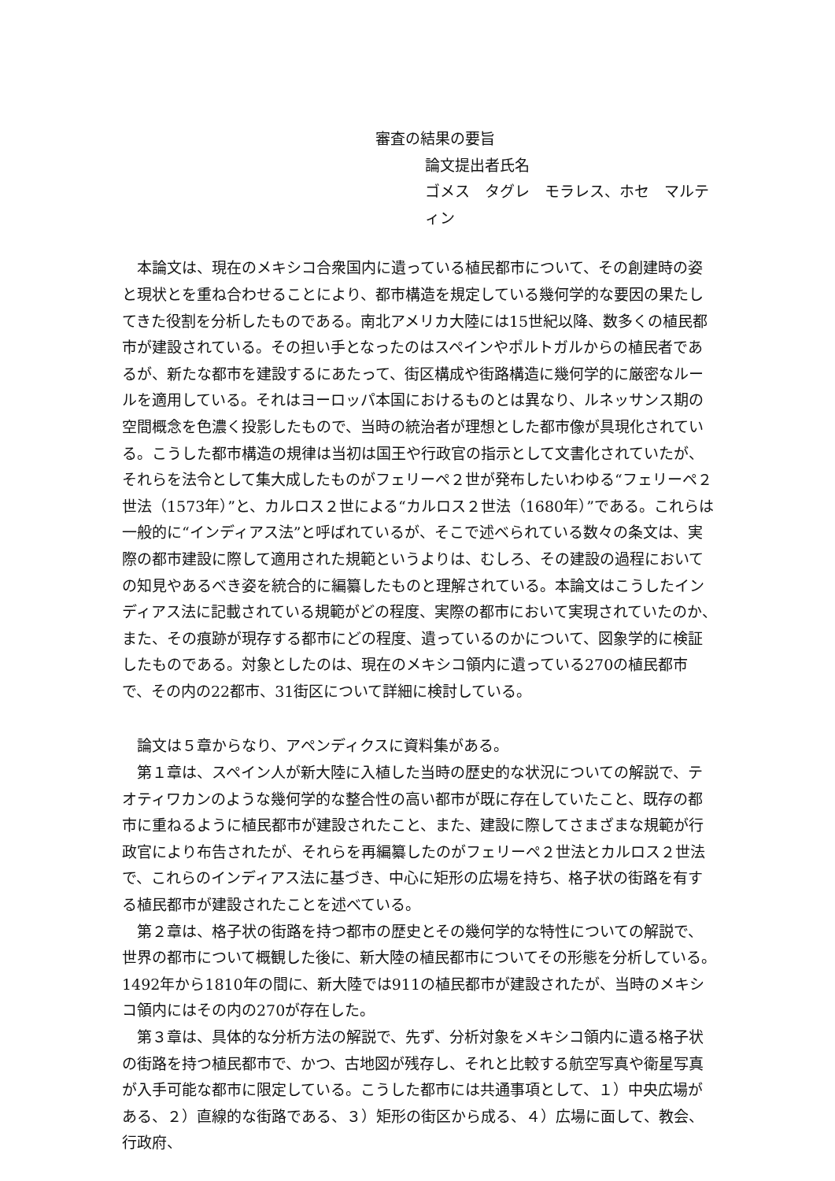審査の結果の要旨
論文提出者氏名
ゴメス　タグレ　モラレス、ホセ　マルティン
本論文は、現在のメキシコ合衆国内に遺っている植民都市について、その創建時の姿と現状とを重ね合わせることにより、都市構造を規定している幾何学的な要因の果たしてきた役割を分析したものである。南北アメリカ大陸には15世紀以降、数多くの植民都市が建設されている。その担い手となったのはスペインやポルトガルからの植民者であるが、新たな都市を建設するにあたって、街区構成や街路構造に幾何学的に厳密なルールを適用している。それはヨーロッパ本国におけるものとは異なり、ルネッサンス期の空間概念を色濃く投影したもので、当時の統治者が理想とした都市像が具現化されている。こうした都市構造の規律は当初は国王や行政官の指示として文書化されていたが、それらを法令として集大成したものがフェリーペ２世が発布したいわゆる“フェリーペ２世法（1573年）”と、カルロス２世による“カルロス２世法（1680年）”である。これらは一般的に“インディアス法”と呼ばれているが、そこで述べられている数々の条文は、実際の都市建設に際して適用された規範というよりは、むしろ、その建設の過程においての知見やあるべき姿を統合的に編纂したものと理解されている。本論文はこうしたインディアス法に記載されている規範がどの程度、実際の都市において実現されていたのか、また、その痕跡が現存する都市にどの程度、遺っているのかについて、図象学的に検証したものである。対象としたのは、現在のメキシコ領内に遺っている270の植民都市で、その内の22都市、31街区について詳細に検討している。
論文は５章からなり、アペンディクスに資料集がある。
第１章は、スペイン人が新大陸に入植した当時の歴史的な状況についての解説で、テオティワカンのような幾何学的な整合性の高い都市が既に存在していたこと、既存の都市に重ねるように植民都市が建設されたこと、また、建設に際してさまざまな規範が行政官により布告されたが、それらを再編纂したのがフェリーペ２世法とカルロス２世法で、これらのインディアス法に基づき、中心に矩形の広場を持ち、格子状の街路を有する植民都市が建設されたことを述べている。
第２章は、格子状の街路を持つ都市の歴史とその幾何学的な特性についての解説で、世界の都市について概観した後に、新大陸の植民都市についてその形態を分析している。1492年から1810年の間に、新大陸では911の植民都市が建設されたが、当時のメキシコ領内にはその内の270が存在した。
第３章は、具体的な分析方法の解説で、先ず、分析対象をメキシコ領内に遺る格子状の街路を持つ植民都市で、かつ、古地図が残存し、それと比較する航空写真や衛星写真が入手可能な都市に限定している。こうした都市には共通事項として、１）中央広場がある、２）直線的な街路である、３）矩形の街区から成る、４）広場に面して、教会、行政府、